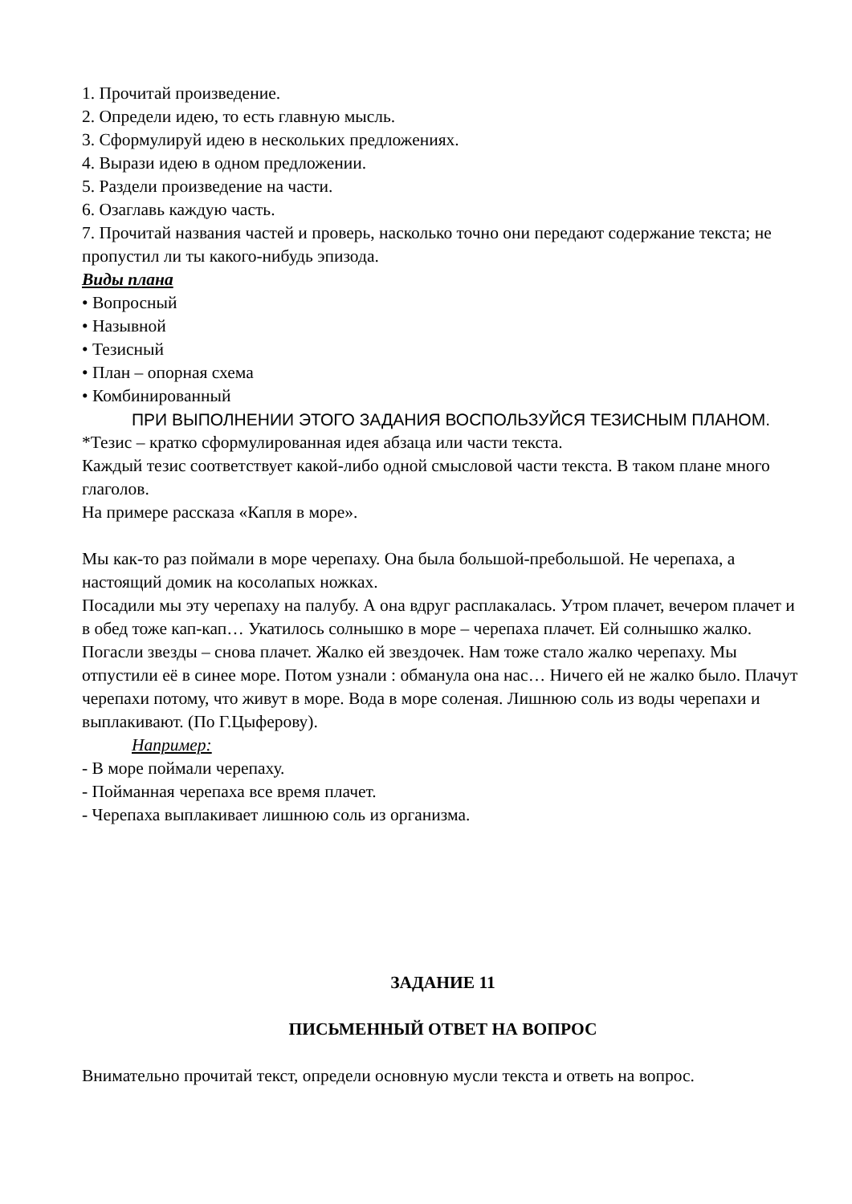1. Прочитай произведение.
2. Определи идею, то есть главную мысль.
3. Сформулируй идею в нескольких предложениях.
4. Вырази идею в одном предложении.
5. Раздели произведение на части.
6. Озаглавь каждую часть.
7. Прочитай названия частей и проверь, насколько точно они передают содержание текста; не пропустил ли ты какого-нибудь эпизода.
Виды плана
• Вопросный
• Назывной
• Тезисный
• План – опорная схема
• Комбинированный
ПРИ ВЫПОЛНЕНИИ ЭТОГО ЗАДАНИЯ ВОСПОЛЬЗУЙСЯ ТЕЗИСНЫМ ПЛАНОМ.
*Тезис – кратко сформулированная идея абзаца или части текста.
Каждый тезис соответствует какой-либо одной смысловой части текста. В таком плане много глаголов.
На примере рассказа «Капля в море».
Мы как-то раз поймали в море черепаху. Она была большой-пребольшой. Не черепаха, а настоящий домик на косолапых ножках.
Посадили мы эту черепаху на палубу. А она вдруг расплакалась. Утром плачет, вечером плачет и в обед тоже кап-кап… Укатилось солнышко в море – черепаха плачет. Ей солнышко жалко. Погасли звезды – снова плачет. Жалко ей звездочек. Нам тоже стало жалко черепаху. Мы отпустили её в синее море. Потом узнали : обманула она нас… Ничего ей не жалко было. Плачут черепахи потому, что живут в море. Вода в море соленая. Лишнюю соль из воды черепахи и выплакивают. (По Г.Цыферову).
Например:
- В море поймали черепаху.
- Пойманная черепаха все время плачет.
- Черепаха выплакивает лишнюю соль из организма.
ЗАДАНИЕ 11
ПИСЬМЕННЫЙ ОТВЕТ НА ВОПРОС
Внимательно прочитай текст, определи основную мусли текста и ответь на вопрос.